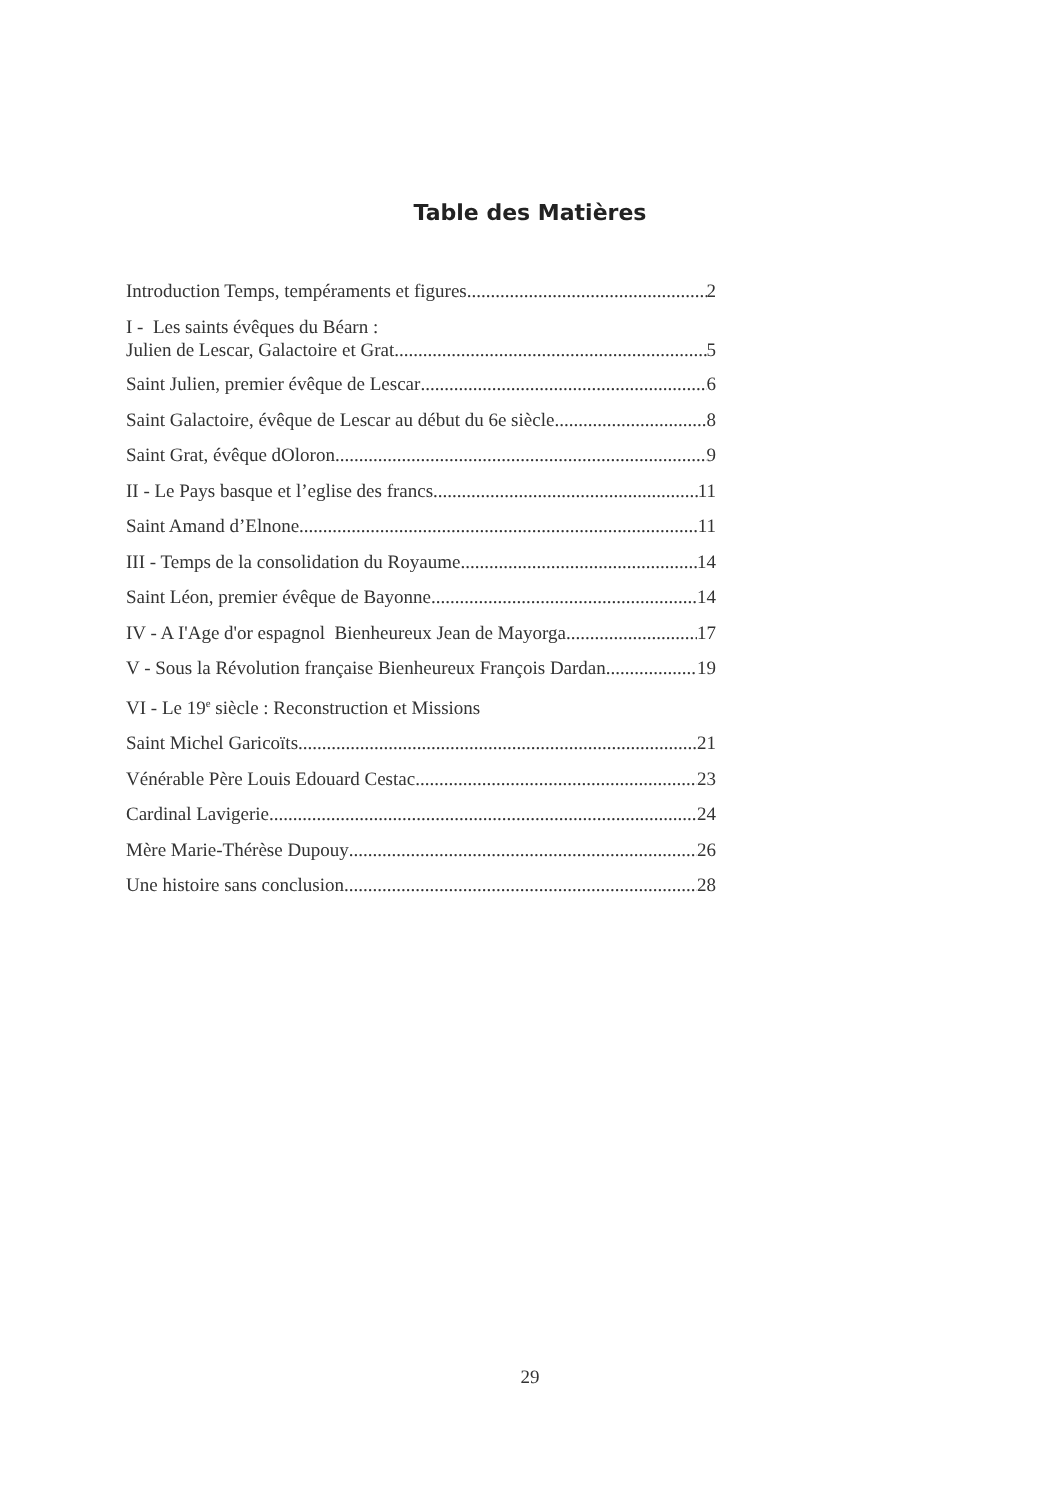Table des Matières
Introduction Temps, tempéraments et figures 2
I - Les saints évêques du Béarn :
Julien de Lescar, Galactoire et Grat 5
Saint Julien, premier évêque de Lescar 6
Saint Galactoire, évêque de Lescar au début du 6e siècle 8
Saint Grat, évêque dOloron 9
II - Le Pays basque et l’eglise des francs 11
Saint Amand d’Elnone 11
III - Temps de la consolidation du Royaume 14
Saint Léon, premier évêque de Bayonne 14
IV - A I'Age d'or espagnol Bienheureux Jean de Mayorga 17
V - Sous la Révolution française Bienheureux François Dardan 19
VI - Le 19<sup>e</sup> siècle : Reconstruction et Missions
Saint Michel Garicoïts 21
Vénérable Père Louis Edouard Cestac 23
Cardinal Lavigerie 24
Mère Marie-Thérèse Dupouy 26
Une histoire sans conclusion 28
29